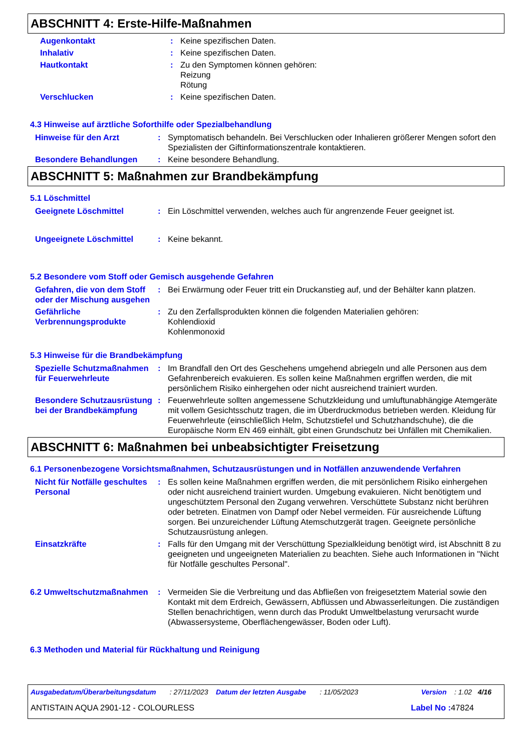ABSCHNITT 4: Erste-Hilfe-Maßnahmen
Augenkontakt : Keine spezifischen Daten.
Inhalativ : Keine spezifischen Daten.
Hautkontakt : Zu den Symptomen können gehören:
Reizung
Rötung
Verschlucken : Keine spezifischen Daten.
4.3 Hinweise auf ärztliche Soforthilfe oder Spezialbehandlung
Hinweise für den Arzt : Symptomatisch behandeln. Bei Verschlucken oder Inhalieren größerer Mengen sofort den Spezialisten der Giftinformationszentrale kontaktieren.
Besondere Behandlungen : Keine besondere Behandlung.
ABSCHNITT 5: Maßnahmen zur Brandbekämpfung
5.1 Löschmittel
Geeignete Löschmittel : Ein Löschmittel verwenden, welches auch für angrenzende Feuer geeignet ist.
Ungeeignete Löschmittel : Keine bekannt.
5.2 Besondere vom Stoff oder Gemisch ausgehende Gefahren
Gefahren, die von dem Stoff oder der Mischung ausgehen
: Bei Erwärmung oder Feuer tritt ein Druckanstieg auf, und der Behälter kann platzen.
Gefährliche Verbrennungsprodukte
: Zu den Zerfallsprodukten können die folgenden Materialien gehören:
Kohlendioxid
Kohlenmonoxid
5.3 Hinweise für die Brandbekämpfung
Spezielle Schutzmaßnahmen für Feuerwehrleute
: Im Brandfall den Ort des Geschehens umgehend abriegeln und alle Personen aus dem Gefahrenbereich evakuieren. Es sollen keine Maßnahmen ergriffen werden, die mit persönlichem Risiko einhergehen oder nicht ausreichend trainiert wurden.
Besondere Schutzausrüstung bei der Brandbekämpfung
: Feuerwehrleute sollten angemessene Schutzkleidung und umluftunabhängige Atemgeräte mit vollem Gesichtsschutz tragen, die im Überdruckmodus betrieben werden. Kleidung für Feuerwehrleute (einschließlich Helm, Schutzstiefel und Schutzhandschuhe), die die Europäische Norm EN 469 einhält, gibt einen Grundschutz bei Unfällen mit Chemikalien.
ABSCHNITT 6: Maßnahmen bei unbeabsichtigter Freisetzung
6.1 Personenbezogene Vorsichtsmaßnahmen, Schutzausrüstungen und in Notfällen anzuwendende Verfahren
Nicht für Notfälle geschultes Personal
: Es sollen keine Maßnahmen ergriffen werden, die mit persönlichem Risiko einhergehen oder nicht ausreichend trainiert wurden. Umgebung evakuieren. Nicht benötigtem und ungeschütztem Personal den Zugang verwehren. Verschüttete Substanz nicht berühren oder betreten. Einatmen von Dampf oder Nebel vermeiden. Für ausreichende Lüftung sorgen. Bei unzureichender Lüftung Atemschutzgerät tragen. Geeignete persönliche Schutzausrüstung anlegen.
Einsatzkräfte : Falls für den Umgang mit der Verschüttung Spezialkleidung benötigt wird, ist Abschnitt 8 zu geeigneten und ungeeigneten Materialien zu beachten. Siehe auch Informationen in "Nicht für Notfälle geschultes Personal".
6.2 Umweltschutzmaßnahmen : Vermeiden Sie die Verbreitung und das Abfließen von freigesetztem Material sowie den Kontakt mit dem Erdreich, Gewässern, Abflüssen und Abwasserleitungen. Die zuständigen Stellen benachrichtigen, wenn durch das Produkt Umweltbelastung verursacht wurde (Abwassersysteme, Oberflächengewässer, Boden oder Luft).
6.3 Methoden und Material für Rückhaltung und Reinigung
Ausgabedatum/Überarbeitungsdatum : 27/11/2023 Datum der letzten Ausgabe : 11/05/2023 Version : 1.02 4/16
ANTISTAIN AQUA 2901-12 - COLOURLESS Label No : 47824